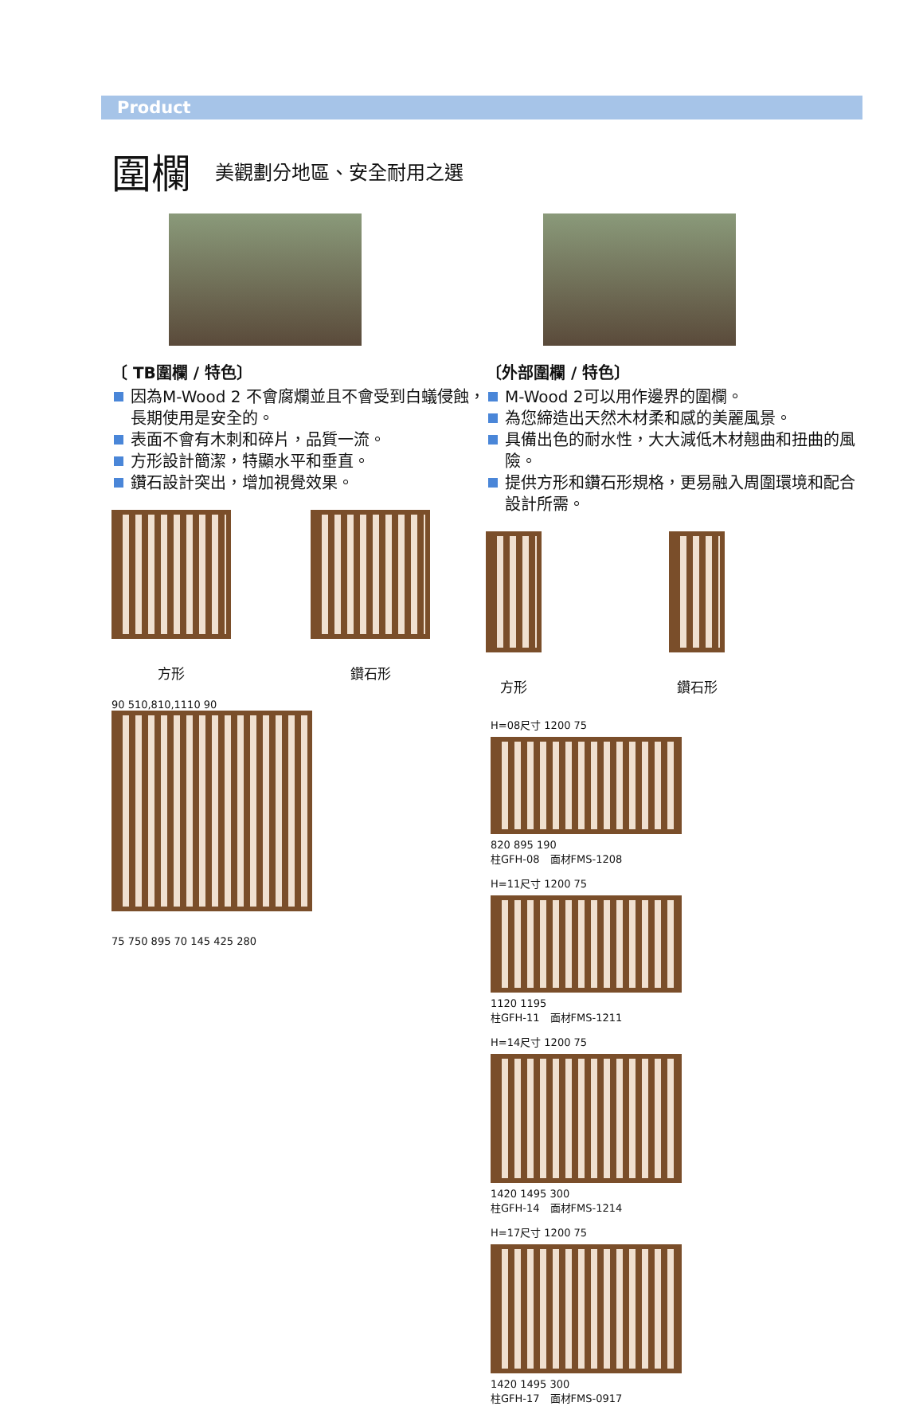Product
圍欄
美觀劃分地區、安全耐用之選
〔 TB圍欄 / 特色〕
因為M-Wood 2 不會腐爛並且不會受到白蟻侵蝕，長期使用是安全的。
表面不會有木刺和碎片，品質一流。
方形設計簡潔，特顯水平和垂直。
鑽石設計突出，增加視覺效果。
方形 鑽石形
90 510,810,1110 90
75 750 895 70 145 425 280
〔外部圍欄 / 特色〕
M-Wood 2可以用作邊界的圍欄。
為您締造出天然木材柔和感的美麗風景。
具備出色的耐水性，大大減低木材翹曲和扭曲的風險。
提供方形和鑽石形規格，更易融入周圍環境和配合設計所需。
方形 鑽石形
H=08尺寸 1200 75
820 895 190
柱GFH-08　面材FMS-1208
H=11尺寸 1200 75
1120 1195
柱GFH-11　面材FMS-1211
H=14尺寸 1200 75
1420 1495 300
柱GFH-14　面材FMS-1214
H=17尺寸 1200 75
1420 1495 300
柱GFH-17　面材FMS-0917